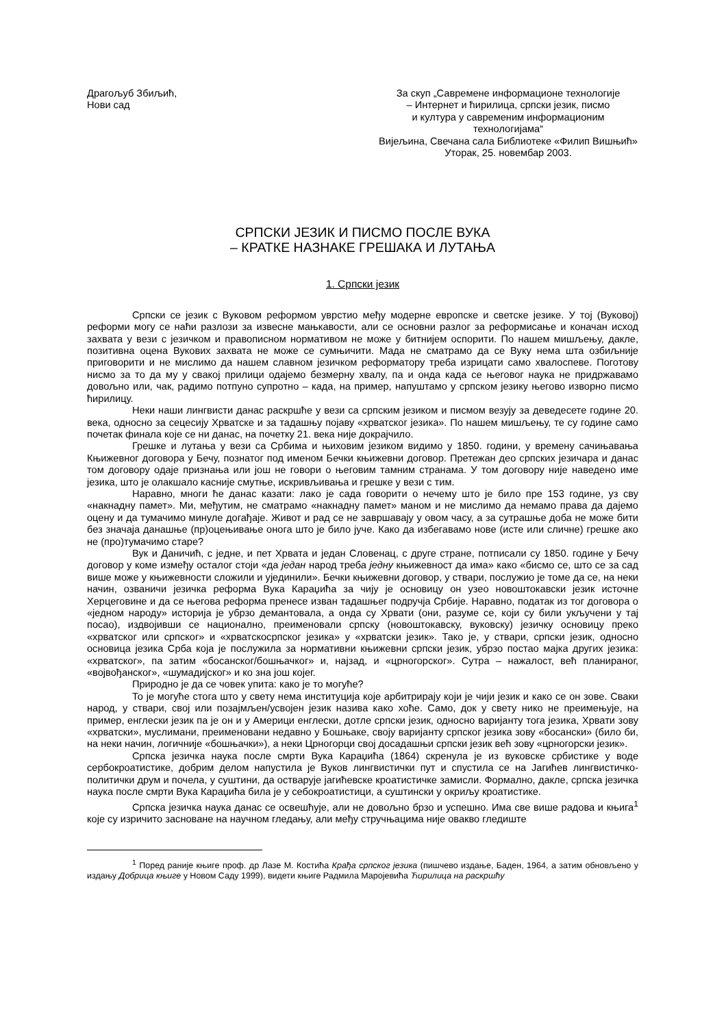Драгољуб Збиљић,
Нови сад
За скуп „Савремене информационе технологије
– Интернет и ћирилица, српски језик, писмо
и култура у савременим информационим технологијама“
Вијељина, Свечана сала Библиотеке «Филип Вишњић»
Уторак, 25. новембар 2003.
СРПСКИ ЈЕЗИК И ПИСМО ПОСЛЕ ВУКА
– КРАТКЕ НАЗНАКЕ ГРЕШАКА И ЛУТАЊА
1. Српски језик
Српски се језик с Вуковом реформом уврстио међу модерне европске и светске језике. У тој (Вуковој) реформи могу се наћи разлози за извесне мањкавости, али се основни разлог за реформисање и коначан исход захвата у вези с језичком и правописном нормативом не може у битнијем оспорити. По нашем мишљењу, дакле, позитивна оцена Вукових захвата не може се сумњичити. Мада не сматрамо да се Вуку нема шта озбиљније приговорити и не мислимо да нашем славном језичком реформатору треба изрицати само хвалоспеве. Поготову нисмо за то да му у свакој прилици одајемо безмерну хвалу, па и онда када се његовог наука не придржавамо довољно или, чак, радимо потпуно супротно – када, на пример, напуштамо у српском језику његово изворно писмо ћирилицу.
Неки наши лингвисти данас раскршће у вези са српским језиком и писмом везују за деведесете године 20. века, односно за сецесију Хрватске и за тадашњу појаву «хрватског језика». По нашем мишљењу, те су године само почетак финала које се ни данас, на почетку 21. века није докрајчило.
Грешке и лутања у вези са Србима и њиховим језиком видимо у 1850. години, у времену сачињавања Књижевног договора у Бечу, познатог под именом Бечки књижевни договор. Претежан део српских језичара и данас том договору одаје признања или још не говори о његовим тамним странама. У том договору није наведено име језика, што је олакшало касније смутње, искривљивања и грешке у вези с тим.
Наравно, многи ће данас казати: лако је сада говорити о нечему што је било пре 153 године, уз сву «накнадну памет». Ми, међутим, не сматрамо «накнадну памет» маном и не мислимо да немамо права да дајемо оцену и да тумачимо минуле догађаје. Живот и рад се не завршавају у овом часу, а за сутрашње доба не може бити без значаја данашње (пр)оцењивање онога што је било јуче. Како да избегавамо нове (исте или сличне) грешке ако не (про)тумачимо старе?
Вук и Даничић, с једне, и пет Хрвата и један Словенац, с друге стране, потписали су 1850. године у Бечу договор у коме између осталог стоји «да један народ треба једну књижевност да има» како «бисмо се, што се за сад више може у књижевности сложили и ујединили». Бечки књижевни договор, у ствари, послужио је томе да се, на неки начин, озваничи језичка реформа Вука Караџића за чију је основицу он узео новоштокавски језик источне Херцеговине и да се његова реформа пренесе изван тадашњег подручја Србије. Наравно, податак из тог договора о «једном народу» историја је убрзо демантовала, а онда су Хрвати (они, разуме се, који су били укључени у тај посао), издвојивши се национално, преименовали српску (новоштокавску, вуковску) језичку основицу преко «хрватског или српског» и «хрватскосрпског језика» у «хрватски језик». Тако је, у ствари, српски језик, односно основица језика Срба која је послужила за нормативни књижевни српски језик, убрзо постао мајка других језика: «хрватског», па затим «босанског/бошњачког» и, најзад, и «црногорског». Сутра – нажалост, већ планираног, «војвођанског», «шумадијског» и ко зна још којег.
Природно је да се човек упита: како је то могуће?
То је могуће стога што у свету нема институција које арбитрирају који је чији језик и како се он зове. Сваки народ, у ствари, свој или позајмљен/усвојен језик назива како хоће. Само, док у свету нико не преимењује, на пример, енглески језик па је он и у Америци енглески, дотле српски језик, односно варијанту тога језика, Хрвати зову «хрватски», муслимани, преименовани недавно у Бошњаке, своју варијанту српског језика зову «босански» (било би, на неки начин, логичније «бошњачки»), а неки Црногорци свој досадашњи српски језик већ зову «црногорски језик».
Српска језичка наука после смрти Вука Караџића (1864) скренула је из вуковске србистике у воде сербокроатистике, добрим делом напустила је Вуков лингвистички пут и спустила се на Јагићев лингвистичко-политички друм и почела, у суштини, да остварује јагићевске кроатистичке замисли. Формално, дакле, српска језичка наука после смрти Вука Караџића била је у себокроатистици, а суштински у окриљу кроатистике.
Српска језичка наука данас се освешћује, али не довољно брзо и успешно. Има све више радова и књига<sup>1</sup> које су изричито засноване на научном гледању, али међу стручњацима није овакво гледиште
<sup>1</sup> Поред раније књиге проф. др Лазе М. Костића Крађа српског језика (пишчево издање, Баден, 1964, а затим обновљено у издању Добрица књиге у Новом Саду 1999), видети књиге Радмила Маројевића Ћирилица на раскршћу